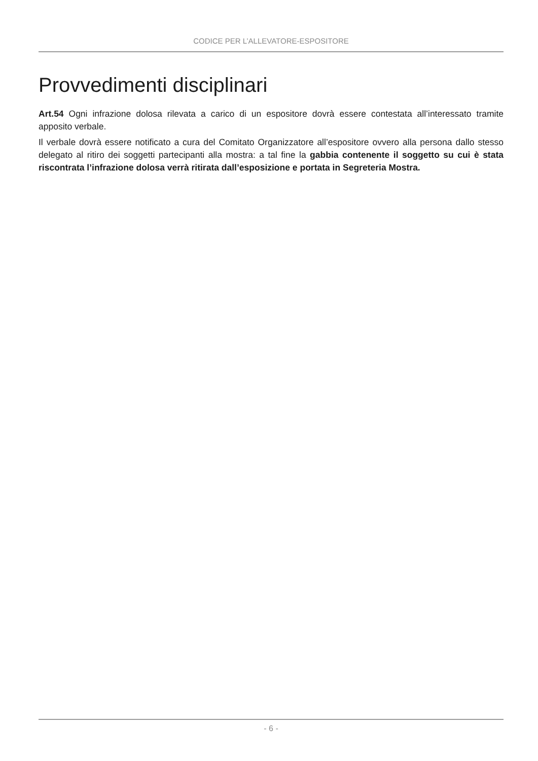CODICE PER L’ALLEVATORE-ESPOSITORE
Provvedimenti disciplinari
Art.54 Ogni infrazione dolosa rilevata a carico di un espositore dovrà essere contestata all’interessato tramite apposito verbale.
Il verbale dovrà essere notificato a cura del Comitato Organizzatore all’espositore ovvero alla persona dallo stesso delegato al ritiro dei soggetti partecipanti alla mostra: a tal fine la gabbia contenente il soggetto su cui è stata riscontrata l’infrazione dolosa verrà ritirata dall’esposizione e portata in Segreteria Mostra.
- 6 -